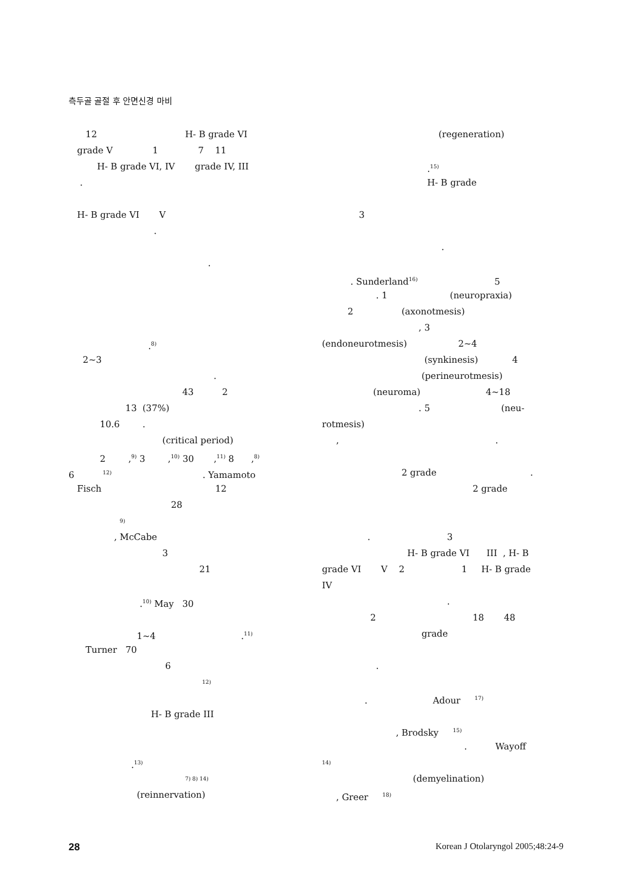측두골 골절 후 안면신경 마비
12 H- B grade VI
grade V 1 7 11
H- B grade VI, IV grade IV, III
.
H- B grade VI V
.
.
.<sup>8)</sup>
2~3
.
43 2
13 (37%)
10.6 .
(critical period)
2 ,<sup>9)</sup> 3 ,<sup>10)</sup> 30 ,<sup>11)</sup> 8 ,<sup>8)</sup>
6 <sup>12)</sup> . Yamamoto
Fisch 12
28
<sup>9)</sup>
, McCabe
3
21
.<sup>10)</sup> May 30
1~4 .<sup>11)</sup>
Turner 70
6
<sup>12)</sup>
H- B grade III
.<sup>13)</sup>
<sup>7) 8) 14)</sup>
(reinnervation)
(regeneration)
.<sup>15)</sup>
H- B grade
3
.
. Sunderland<sup>16)</sup> 5
. 1 (neuropraxia)
2 (axonotmesis)
, 3
(endoneurotmesis) 2~4
(synkinesis) 4
(perineurotmesis)
(neuroma) 4~18
. 5 (neu-
rotmesis)
, .
2 grade .
2 grade
. 3
H- B grade VI III , H- B
grade VI V 2 1 H- B grade
IV
.
2 18 48
grade
.
. Adour <sup>17)</sup>
, Brodsky <sup>15)</sup>
. Wayoff
<sup>14)</sup>
(demyelination)
, Greer <sup>18)</sup>
28 Korean J Otolaryngol 2005;48:24-9